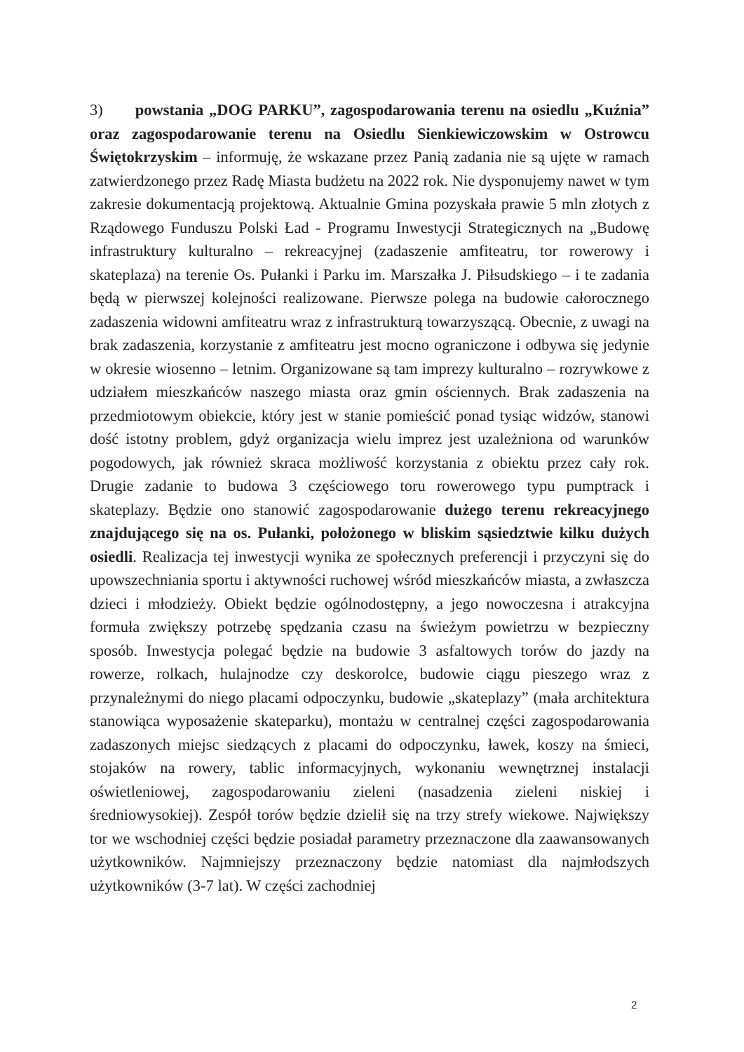3) powstania „DOG PARKU”, zagospodarowania terenu na osiedlu „Kuźnia” oraz zagospodarowanie terenu na Osiedlu Sienkiewiczowskim w Ostrowcu Świętokrzyskim – informuję, że wskazane przez Panią zadania nie są ujęte w ramach zatwierdzonego przez Radę Miasta budżetu na 2022 rok. Nie dysponujemy nawet w tym zakresie dokumentacją projektową. Aktualnie Gmina pozyskała prawie 5 mln złotych z Rządowego Funduszu Polski Ład - Programu Inwestycji Strategicznych na „Budowę infrastruktury kulturalno – rekreacyjnej (zadaszenie amfiteatru, tor rowerowy i skateplaza) na terenie Os. Pułanki i Parku im. Marszałka J. Piłsudskiego – i te zadania będą w pierwszej kolejności realizowane. Pierwsze polega na budowie całorocznego zadaszenia widowni amfiteatru wraz z infrastrukturą towarzyszącą. Obecnie, z uwagi na brak zadaszenia, korzystanie z amfiteatru jest mocno ograniczone i odbywa się jedynie w okresie wiosenno – letnim. Organizowane są tam imprezy kulturalno – rozrywkowe z udziałem mieszkańców naszego miasta oraz gmin ościennych. Brak zadaszenia na przedmiotowym obiekcie, który jest w stanie pomieścić ponad tysiąc widzów, stanowi dość istotny problem, gdyż organizacja wielu imprez jest uzależniona od warunków pogodowych, jak również skraca możliwość korzystania z obiektu przez cały rok. Drugie zadanie to budowa 3 częściowego toru rowerowego typu pumptrack i skateplazy. Będzie ono stanowić zagospodarowanie dużego terenu rekreacyjnego znajdującego się na os. Pułanki, położonego w bliskim sąsiedztwie kilku dużych osiedli. Realizacja tej inwestycji wynika ze społecznych preferencji i przyczyni się do upowszechniania sportu i aktywności ruchowej wśród mieszkańców miasta, a zwłaszcza dzieci i młodzieży. Obiekt będzie ogólnodostępny, a jego nowoczesna i atrakcyjna formuła zwiększy potrzebę spędzania czasu na świeżym powietrzu w bezpieczny sposób. Inwestycja polegać będzie na budowie 3 asfaltowych torów do jazdy na rowerze, rolkach, hulajnodze czy deskorolce, budowie ciągu pieszego wraz z przynależnymi do niego placami odpoczynku, budowie „skateplazy” (mała architektura stanowiąca wyposażenie skateparku), montażu w centralnej części zagospodarowania zadaszonych miejsc siedzących z placami do odpoczynku, ławek, koszy na śmieci, stojaków na rowery, tablic informacyjnych, wykonaniu wewnętrznej instalacji oświetleniowej, zagospodarowaniu zieleni (nasadzenia zieleni niskiej i średniowysokiej). Zespół torów będzie dzielił się na trzy strefy wiekowe. Największy tor we wschodniej części będzie posiadał parametry przeznaczone dla zaawansowanych użytkowników. Najmniejszy przeznaczony będzie natomiast dla najmłodszych użytkowników (3-7 lat). W części zachodniej
2